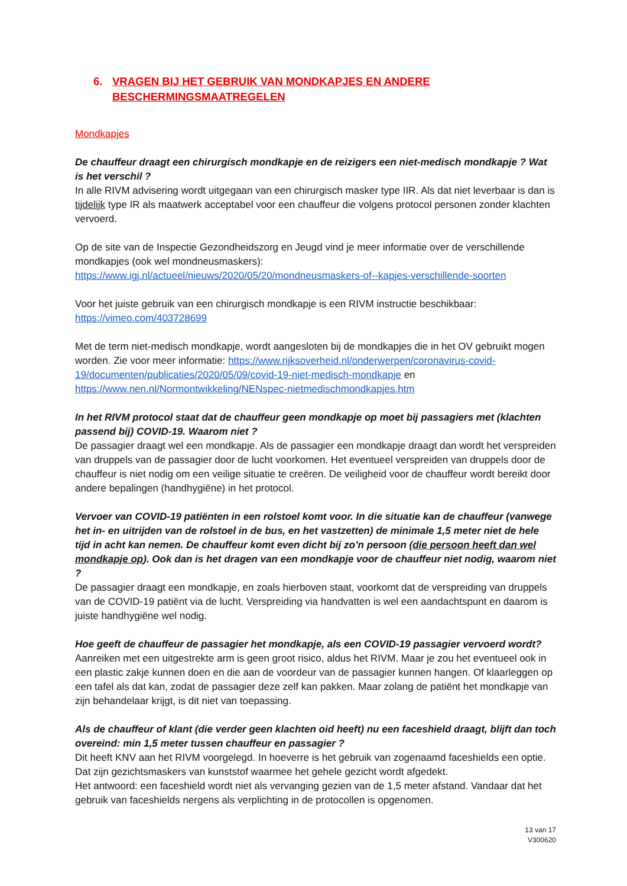6. VRAGEN BIJ HET GEBRUIK VAN MONDKAPJES EN ANDERE BESCHERMINGSMAATREGELEN
Mondkapjes
De chauffeur draagt een chirurgisch mondkapje en de reizigers een niet-medisch mondkapje ? Wat is het verschil ?
In alle RIVM advisering wordt uitgegaan van een chirurgisch masker type IIR. Als dat niet leverbaar is dan is tijdelijk type IR als maatwerk acceptabel voor een chauffeur die volgens protocol personen zonder klachten vervoerd.
Op de site van de Inspectie Gezondheidszorg en Jeugd vind je meer informatie over de verschillende mondkapjes (ook wel mondneusmaskers):
https://www.igj.nl/actueel/nieuws/2020/05/20/mondneusmaskers-of--kapjes-verschillende-soorten
Voor het juiste gebruik van een chirurgisch mondkapje is een RIVM instructie beschikbaar:
https://vimeo.com/403728699
Met de term niet-medisch mondkapje, wordt aangesloten bij de mondkapjes die in het OV gebruikt mogen worden. Zie voor meer informatie: https://www.rijksoverheid.nl/onderwerpen/coronavirus-covid-19/documenten/publicaties/2020/05/09/covid-19-niet-medisch-mondkapje en https://www.nen.nl/Normontwikkeling/NENspec-nietmedischmondkapjes.htm
In het RIVM protocol staat dat de chauffeur geen mondkapje op moet bij passagiers met (klachten passend bij) COVID-19. Waarom niet ?
De passagier draagt wel een mondkapje. Als de passagier een mondkapje draagt dan wordt het verspreiden van druppels van de passagier door de lucht voorkomen. Het eventueel verspreiden van druppels door de chauffeur is niet nodig om een veilige situatie te creëren. De veiligheid voor de chauffeur wordt bereikt door andere bepalingen (handhygiëne) in het protocol.
Vervoer van COVID-19 patiënten in een rolstoel komt voor. In die situatie kan de chauffeur (vanwege het in- en uitrijden van de rolstoel in de bus, en het vastzetten) de minimale 1,5 meter niet de hele tijd in acht kan nemen. De chauffeur komt even dicht bij zo’n persoon (die persoon heeft dan wel mondkapje op). Ook dan is het dragen van een mondkapje voor de chauffeur niet nodig, waarom niet ?
De passagier draagt een mondkapje, en zoals hierboven staat, voorkomt dat de verspreiding van druppels van de COVID-19 patiënt via de lucht. Verspreiding via handvatten is wel een aandachtspunt en daarom is juiste handhygiëne wel nodig.
Hoe geeft de chauffeur de passagier het mondkapje, als een COVID-19 passagier vervoerd wordt?
Aanreiken met een uitgestrekte arm is geen groot risico, aldus het RIVM. Maar je zou het eventueel ook in een plastic zakje kunnen doen en die aan de voordeur van de passagier kunnen hangen. Of klaarleggen op een tafel als dat kan, zodat de passagier deze zelf kan pakken. Maar zolang de patiënt het mondkapje van zijn behandelaar krijgt, is dit niet van toepassing.
Als de chauffeur of klant (die verder geen klachten oid heeft) nu een faceshield draagt, blijft dan toch overeind: min 1,5 meter tussen chauffeur en passagier ?
Dit heeft KNV aan het RIVM voorgelegd. In hoeverre is het gebruik van zogenaamd faceshields een optie. Dat zijn gezichtsmaskers van kunststof waarmee het gehele gezicht wordt afgedekt.
Het antwoord: een faceshield wordt niet als vervanging gezien van de 1,5 meter afstand. Vandaar dat het gebruik van faceshields nergens als verplichting in de protocollen is opgenomen.
13 van 17
V300620